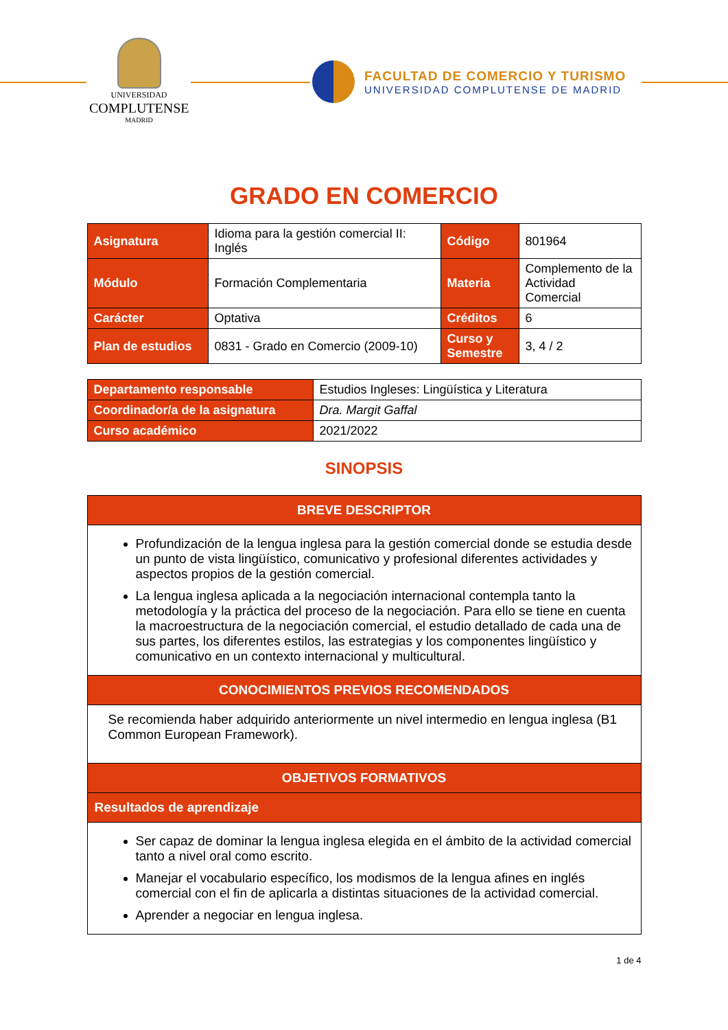UNIVERSIDAD
COMPLUTENSE
MADRID
FACULTAD DE COMERCIO Y TURISMO
UNIVERSIDAD COMPLUTENSE DE MADRID
GRADO EN COMERCIO
| Asignatura | Idioma para la gestión comercial II: Inglés | Código | 801964 |
| Módulo | Formación Complementaria | Materia | Complemento de la Actividad Comercial |
| Carácter | Optativa | Créditos | 6 |
| Plan de estudios | 0831 - Grado en Comercio (2009-10) | Curso y Semestre | 3, 4 / 2 |
| Departamento responsable | Estudios Ingleses: Lingüística y Literatura |
| Coordinador/a de la asignatura | Dra. Margit Gaffal |
| Curso académico | 2021/2022 |
SINOPSIS
BREVE DESCRIPTOR
Profundización de la lengua inglesa para la gestión comercial donde se estudia desde un punto de vista lingüístico, comunicativo y profesional diferentes actividades y aspectos propios de la gestión comercial.
La lengua inglesa aplicada a la negociación internacional contempla tanto la metodología y la práctica del proceso de la negociación. Para ello se tiene en cuenta la macroestructura de la negociación comercial, el estudio detallado de cada una de sus partes, los diferentes estilos, las estrategias y los componentes lingüístico y comunicativo en un contexto internacional y multicultural.
CONOCIMIENTOS PREVIOS RECOMENDADOS
Se recomienda haber adquirido anteriormente un nivel intermedio en lengua inglesa (B1 Common European Framework).
OBJETIVOS FORMATIVOS
Resultados de aprendizaje
Ser capaz de dominar la lengua inglesa elegida en el ámbito de la actividad comercial tanto a nivel oral como escrito.
Manejar el vocabulario específico, los modismos de la lengua afines en inglés comercial con el fin de aplicarla a distintas situaciones de la actividad comercial.
Aprender a negociar en lengua inglesa.
1 de 4